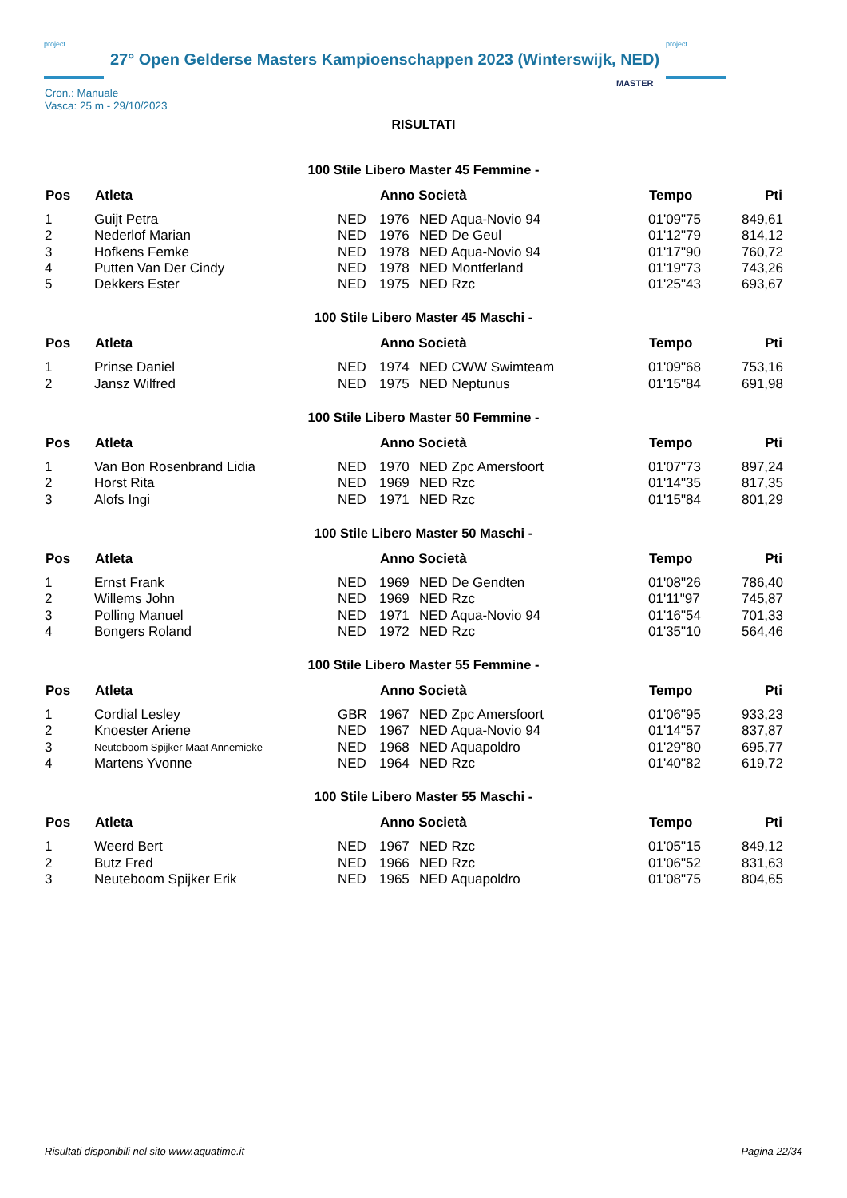project
27° Open Gelderse Masters Kampioenschappen 2023 (Winterswijk, NED)
project
MASTER
Cron.: Manuale
Vasca: 25 m - 29/10/2023
RISULTATI
100 Stile Libero Master 45 Femmine -
| Pos | Atleta | | Anno Società | | Tempo | Pti |
| --- | --- | --- | --- | --- | --- | --- |
| 1 | Guijt Petra | NED | 1976 | NED Aqua-Novio 94 | 01'09"75 | 849,61 |
| 2 | Nederlof Marian | NED | 1976 | NED De Geul | 01'12"79 | 814,12 |
| 3 | Hofkens Femke | NED | 1978 | NED Aqua-Novio 94 | 01'17"90 | 760,72 |
| 4 | Putten Van Der Cindy | NED | 1978 | NED Montferland | 01'19"73 | 743,26 |
| 5 | Dekkers Ester | NED | 1975 | NED Rzc | 01'25"43 | 693,67 |
100 Stile Libero Master 45 Maschi -
| Pos | Atleta | | Anno Società | | Tempo | Pti |
| --- | --- | --- | --- | --- | --- | --- |
| 1 | Prinse Daniel | NED | 1974 | NED CWW Swimteam | 01'09"68 | 753,16 |
| 2 | Jansz Wilfred | NED | 1975 | NED Neptunus | 01'15"84 | 691,98 |
100 Stile Libero Master 50 Femmine -
| Pos | Atleta | | Anno Società | | Tempo | Pti |
| --- | --- | --- | --- | --- | --- | --- |
| 1 | Van Bon Rosenbrand Lidia | NED | 1970 | NED Zpc Amersfoort | 01'07"73 | 897,24 |
| 2 | Horst Rita | NED | 1969 | NED Rzc | 01'14"35 | 817,35 |
| 3 | Alofs Ingi | NED | 1971 | NED Rzc | 01'15"84 | 801,29 |
100 Stile Libero Master 50 Maschi -
| Pos | Atleta | | Anno Società | | Tempo | Pti |
| --- | --- | --- | --- | --- | --- | --- |
| 1 | Ernst Frank | NED | 1969 | NED De Gendten | 01'08"26 | 786,40 |
| 2 | Willems John | NED | 1969 | NED Rzc | 01'11"97 | 745,87 |
| 3 | Polling Manuel | NED | 1971 | NED Aqua-Novio 94 | 01'16"54 | 701,33 |
| 4 | Bongers Roland | NED | 1972 | NED Rzc | 01'35"10 | 564,46 |
100 Stile Libero Master 55 Femmine -
| Pos | Atleta | | Anno Società | | Tempo | Pti |
| --- | --- | --- | --- | --- | --- | --- |
| 1 | Cordial Lesley | GBR | 1967 | NED Zpc Amersfoort | 01'06"95 | 933,23 |
| 2 | Knoester Ariene | NED | 1967 | NED Aqua-Novio 94 | 01'14"57 | 837,87 |
| 3 | Neuteboom Spijker Maat Annemieke | NED | 1968 | NED Aquapoldro | 01'29"80 | 695,77 |
| 4 | Martens Yvonne | NED | 1964 | NED Rzc | 01'40"82 | 619,72 |
100 Stile Libero Master 55 Maschi -
| Pos | Atleta | | Anno Società | | Tempo | Pti |
| --- | --- | --- | --- | --- | --- | --- |
| 1 | Weerd Bert | NED | 1967 | NED Rzc | 01'05"15 | 849,12 |
| 2 | Butz Fred | NED | 1966 | NED Rzc | 01'06"52 | 831,63 |
| 3 | Neuteboom Spijker Erik | NED | 1965 | NED Aquapoldro | 01'08"75 | 804,65 |
Risultati disponibili nel sito www.aquatime.it Pagina 22/34